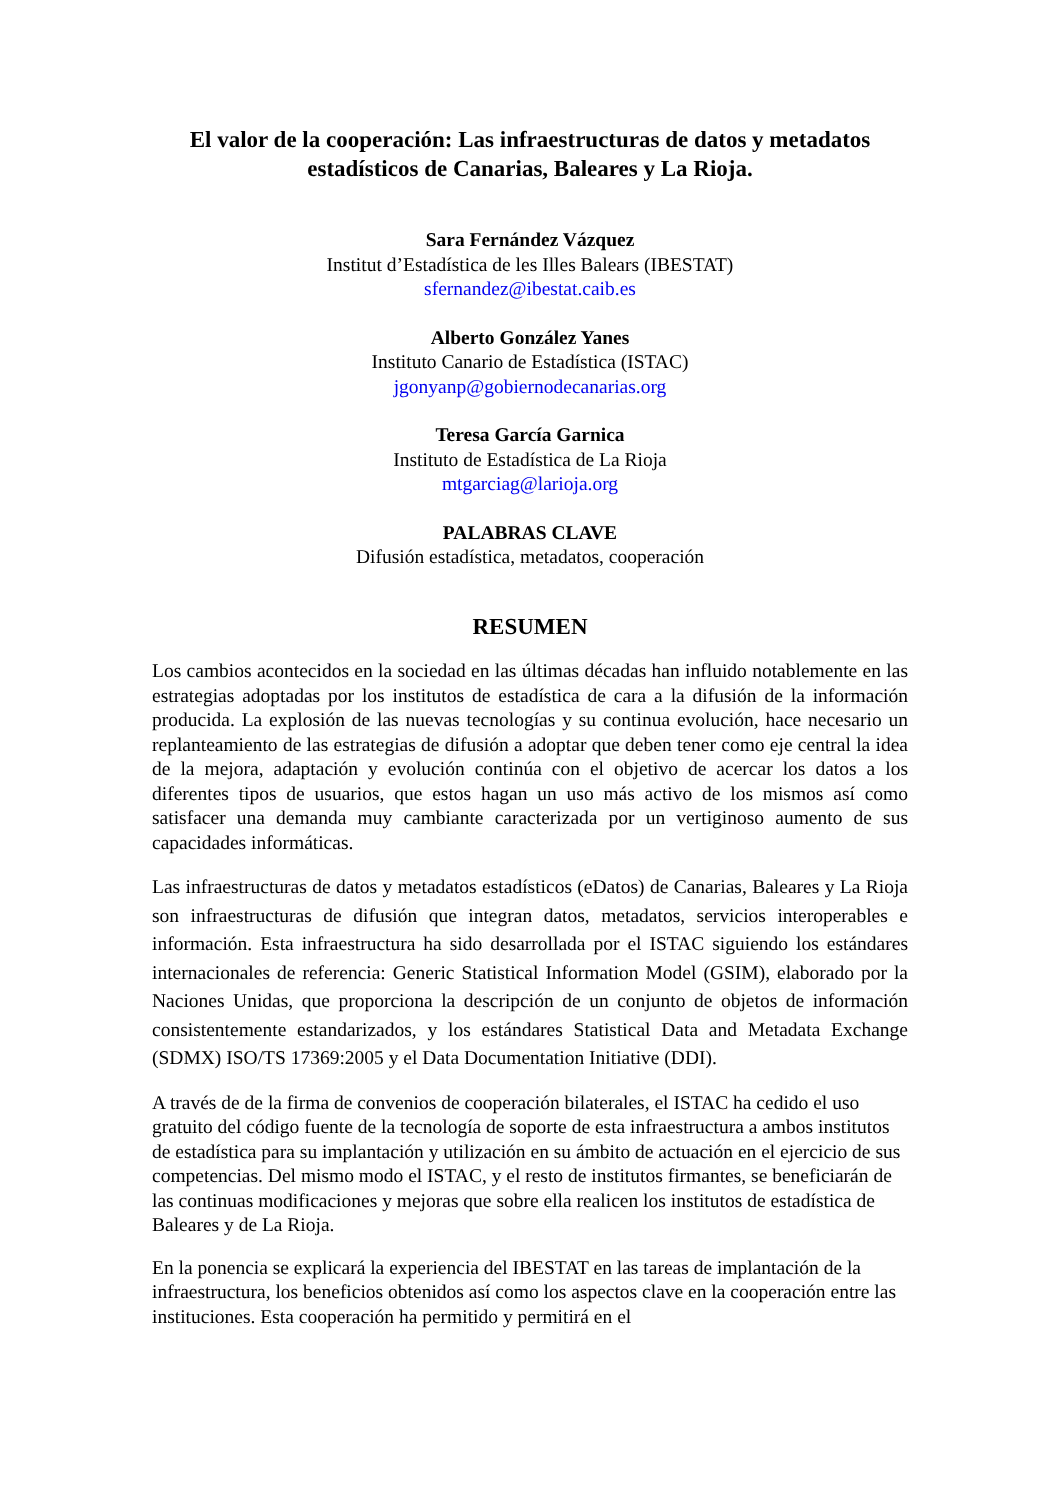El valor de la cooperación: Las infraestructuras de datos y metadatos estadísticos de Canarias, Baleares y La Rioja.
Sara Fernández Vázquez
Institut d’Estadística de les Illes Balears (IBESTAT)
sfernandez@ibestat.caib.es
Alberto González Yanes
Instituto Canario de Estadística (ISTAC)
jgonyanp@gobiernodecanarias.org
Teresa García Garnica
Instituto de Estadística de La Rioja
mtgarciag@larioja.org
PALABRAS CLAVE
Difusión estadística, metadatos, cooperación
RESUMEN
Los cambios acontecidos en la sociedad en las últimas décadas han influido notablemente en las estrategias adoptadas por los institutos de estadística de cara a la difusión de la información producida. La explosión de las nuevas tecnologías y su continua evolución, hace necesario un replanteamiento de las estrategias de difusión a adoptar que deben tener como eje central la idea de la mejora, adaptación y evolución continúa con el objetivo de acercar los datos a los diferentes tipos de usuarios, que estos hagan un uso más activo de los mismos así como satisfacer una demanda muy cambiante caracterizada por un vertiginoso aumento de sus capacidades informáticas.
Las infraestructuras de datos y metadatos estadísticos (eDatos) de Canarias, Baleares y La Rioja son infraestructuras de difusión que integran datos, metadatos, servicios interoperables e información. Esta infraestructura ha sido desarrollada por el ISTAC siguiendo los estándares internacionales de referencia: Generic Statistical Information Model (GSIM), elaborado por la Naciones Unidas, que proporciona la descripción de un conjunto de objetos de información consistentemente estandarizados, y los estándares Statistical Data and Metadata Exchange (SDMX) ISO/TS 17369:2005 y el Data Documentation Initiative (DDI).
A través de de la firma de convenios de cooperación bilaterales, el ISTAC ha cedido el uso gratuito del código fuente de la tecnología de soporte de esta infraestructura a ambos institutos de estadística para su implantación y utilización en su ámbito de actuación en el ejercicio de sus competencias. Del mismo modo el ISTAC, y el resto de institutos firmantes, se beneficiarán de las continuas modificaciones y mejoras que sobre ella realicen los institutos de estadística de Baleares y de La Rioja.
En la ponencia se explicará la experiencia del IBESTAT en las tareas de implantación de la infraestructura, los beneficios obtenidos así como los aspectos clave en la cooperación entre las instituciones. Esta cooperación ha permitido y permitirá en el